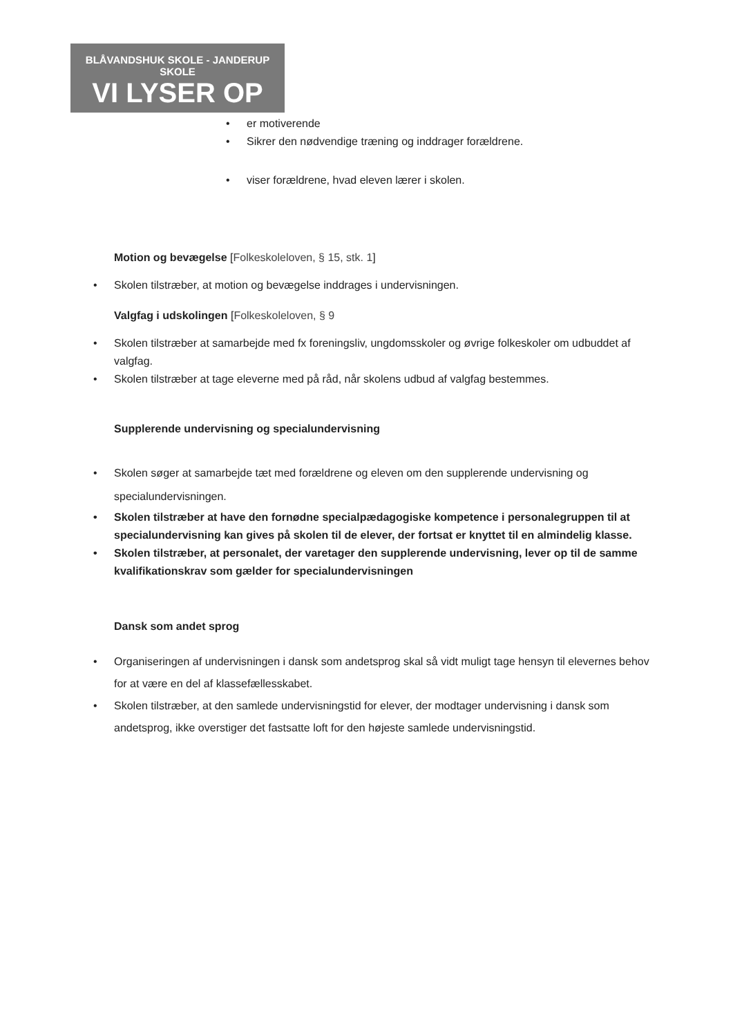BLÅVANDSHUK SKOLE - JANDERUP SKOLE
VI LYSER OP
• er motiverende
• Sikrer den nødvendige træning og inddrager forældrene.
• viser forældrene, hvad eleven lærer i skolen.
Motion og bevægelse [Folkeskoleloven, § 15, stk. 1]
• Skolen tilstræber, at motion og bevægelse inddrages i undervisningen.
Valgfag i udskolingen [Folkeskoleloven, § 9
• Skolen tilstræber at samarbejde med fx foreningsliv, ungdomsskoler og øvrige folkeskoler om udbuddet af valgfag.
• Skolen tilstræber at tage eleverne med på råd, når skolens udbud af valgfag bestemmes.
Supplerende undervisning og specialundervisning
• Skolen søger at samarbejde tæt med forældrene og eleven om den supplerende undervisning og specialundervisningen.
• Skolen tilstræber at have den fornødne specialpædagogiske kompetence i personalegruppen til at specialundervisning kan gives på skolen til de elever, der fortsat er knyttet til en almindelig klasse.
• Skolen tilstræber, at personalet, der varetager den supplerende undervisning, lever op til de samme kvalifikationskrav som gælder for specialundervisningen
Dansk som andet sprog
• Organiseringen af undervisningen i dansk som andetsprog skal så vidt muligt tage hensyn til elevernes behov for at være en del af klassefællesskabet.
• Skolen tilstræber, at den samlede undervisningstid for elever, der modtager undervisning i dansk som andetsprog, ikke overstiger det fastsatte loft for den højeste samlede undervisningstid.